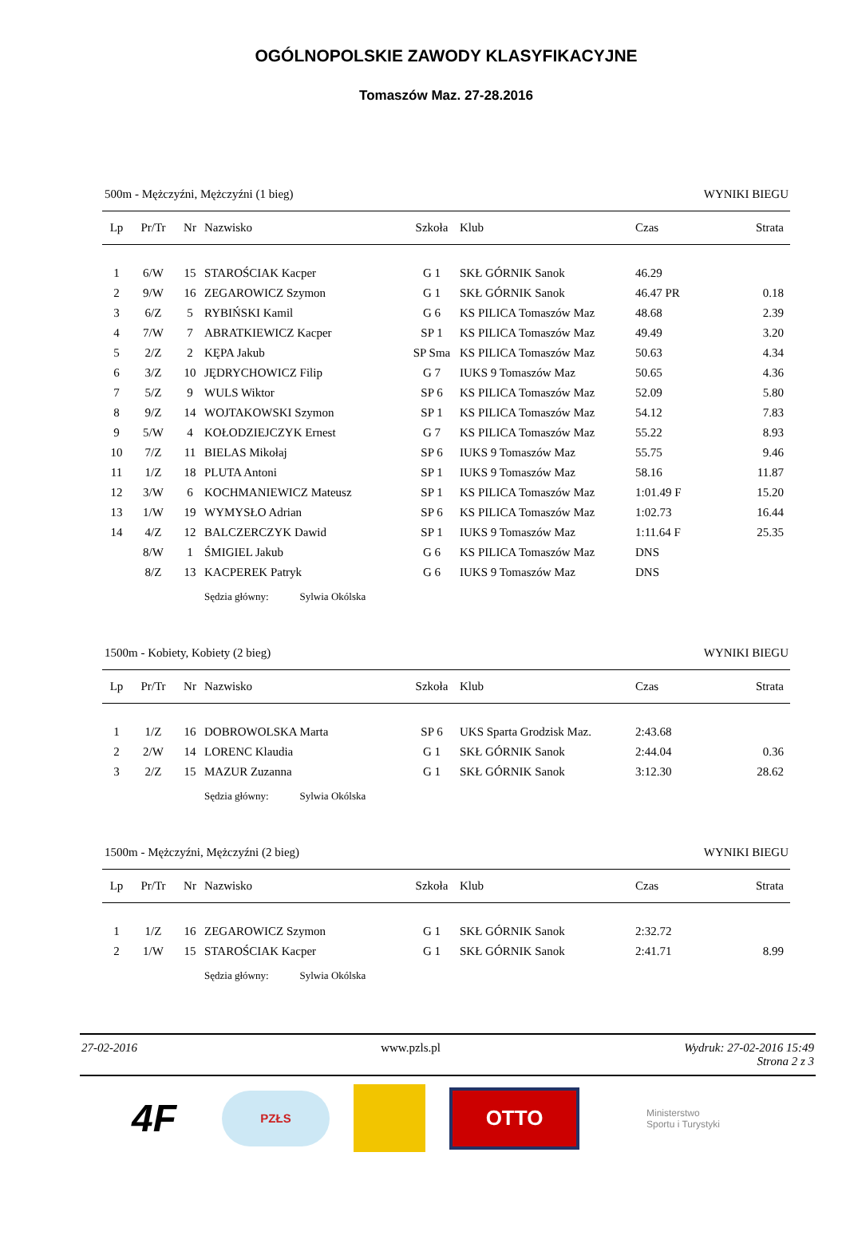OGÓLNOPOLSKIE ZAWODY KLASYFIKACYJNE
Tomaszów Maz. 27-28.2016
500m - Mężczyźni, Mężczyźni (1 bieg) WYNIKI BIEGU
| Lp | Pr/Tr | Nr | Nazwisko | Szkoła | Klub | Czas | Strata |
| --- | --- | --- | --- | --- | --- | --- | --- |
| 1 | 6/W | 15 | STAROŚCIAK Kacper | G 1 | SKŁ GÓRNIK Sanok | 46.29 | |
| 2 | 9/W | 16 | ZEGAROWICZ Szymon | G 1 | SKŁ GÓRNIK Sanok | 46.47 PR | 0.18 |
| 3 | 6/Z | 5 | RYBIŃSKI Kamil | G 6 | KS PILICA Tomaszów Maz | 48.68 | 2.39 |
| 4 | 7/W | 7 | ABRATKIEWICZ Kacper | SP 1 | KS PILICA Tomaszów Maz | 49.49 | 3.20 |
| 5 | 2/Z | 2 | KĘPA Jakub | SP Sma | KS PILICA Tomaszów Maz | 50.63 | 4.34 |
| 6 | 3/Z | 10 | JĘDRYCHOWICZ Filip | G 7 | IUKS 9 Tomaszów Maz | 50.65 | 4.36 |
| 7 | 5/Z | 9 | WULS Wiktor | SP 6 | KS PILICA Tomaszów Maz | 52.09 | 5.80 |
| 8 | 9/Z | 14 | WOJTAKOWSKI Szymon | SP 1 | KS PILICA Tomaszów Maz | 54.12 | 7.83 |
| 9 | 5/W | 4 | KOŁODZIEJCZYK Ernest | G 7 | KS PILICA Tomaszów Maz | 55.22 | 8.93 |
| 10 | 7/Z | 11 | BIELAS Mikołaj | SP 6 | IUKS 9 Tomaszów Maz | 55.75 | 9.46 |
| 11 | 1/Z | 18 | PLUTA Antoni | SP 1 | IUKS 9 Tomaszów Maz | 58.16 | 11.87 |
| 12 | 3/W | 6 | KOCHMANIEWICZ Mateusz | SP 1 | KS PILICA Tomaszów Maz | 1:01.49 F | 15.20 |
| 13 | 1/W | 19 | WYMYSŁO Adrian | SP 6 | KS PILICA Tomaszów Maz | 1:02.73 | 16.44 |
| 14 | 4/Z | 12 | BALCZERCZYK Dawid | SP 1 | IUKS 9 Tomaszów Maz | 1:11.64 F | 25.35 |
| | 8/W | 1 | ŚMIGIEL Jakub | G 6 | KS PILICA Tomaszów Maz | DNS | |
| | 8/Z | 13 | KACPEREK Patryk | G 6 | IUKS 9 Tomaszów Maz | DNS | |
| | | | Sędzia główny: Sylwia Okólska | | | | |
1500m - Kobiety, Kobiety (2 bieg) WYNIKI BIEGU
| Lp | Pr/Tr | Nr | Nazwisko | Szkoła | Klub | Czas | Strata |
| --- | --- | --- | --- | --- | --- | --- | --- |
| 1 | 1/Z | 16 | DOBROWOLSKA Marta | SP 6 | UKS Sparta Grodzisk Maz. | 2:43.68 | |
| 2 | 2/W | 14 | LORENC Klaudia | G 1 | SKŁ GÓRNIK Sanok | 2:44.04 | 0.36 |
| 3 | 2/Z | 15 | MAZUR Zuzanna | G 1 | SKŁ GÓRNIK Sanok | 3:12.30 | 28.62 |
| | | | Sędzia główny: Sylwia Okólska | | | | |
1500m - Mężczyźni, Mężczyźni (2 bieg) WYNIKI BIEGU
| Lp | Pr/Tr | Nr | Nazwisko | Szkoła | Klub | Czas | Strata |
| --- | --- | --- | --- | --- | --- | --- | --- |
| 1 | 1/Z | 16 | ZEGAROWICZ Szymon | G 1 | SKŁ GÓRNIK Sanok | 2:32.72 | |
| 2 | 1/W | 15 | STAROŚCIAK Kacper | G 1 | SKŁ GÓRNIK Sanok | 2:41.71 | 8.99 |
| | | | Sędzia główny: Sylwia Okólska | | | | |
27-02-2016 www.pzls.pl Wydruk: 27-02-2016 15:49
Strona 2 z 3
4F
PZŁS
OTTO
Ministerstwo
Sportu i Turystyki